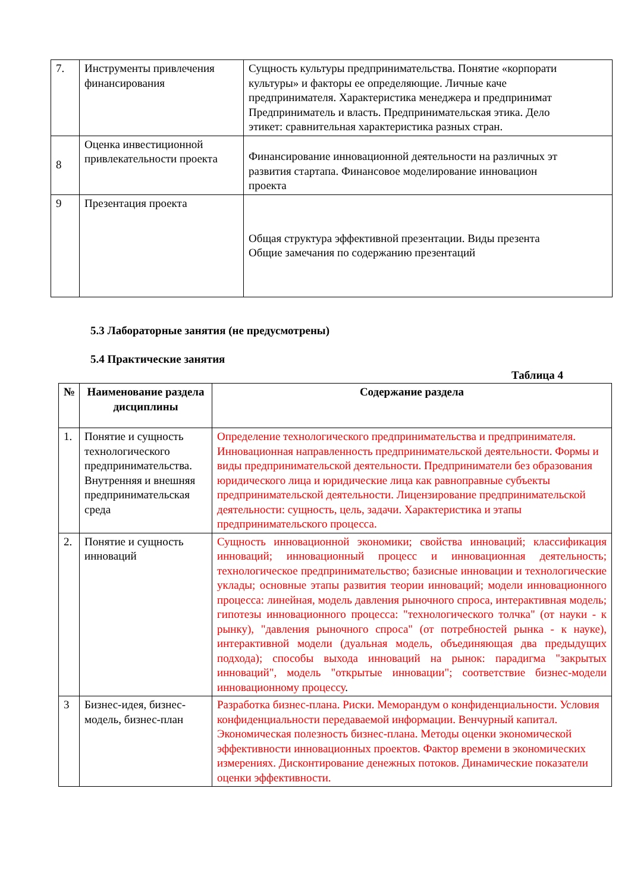| 7. | Инструменты привлечения финансирования | Сущность культуры предпринимательства. Понятие «корпорати культуры» и факторы ее определяющие. Личные каче предпринимателя. Характеристика менеджера и предпринимат Предприниматель и власть. Предпринимательская этика. Дело этикет: сравнительная характеристика разных стран. |
| 8 | Оценка инвестиционной привлекательности проекта | Финансирование инновационной деятельности на различных эт развития стартапа. Финансовое моделирование инновацион проекта |
| 9 | Презентация проекта | Общая структура эффективной презентации. Виды презента Общие замечания по содержанию презентаций |
5.3 Лабораторные занятия (не предусмотрены)
5.4 Практические занятия
Таблица 4
| № | Наименование раздела дисциплины | Содержание раздела |
| --- | --- | --- |
| 1. | Понятие и сущность технологического предпринимательства. Внутренняя и внешняя предпринимательская среда | Определение технологического предпринимательства и предпринимателя. Инновационная направленность предпринимательской деятельности. Формы и виды предпринимательской деятельности. Предприниматели без образования юридического лица и юридические лица как равноправные субъекты предпринимательской деятельности. Лицензирование предпринимательской деятельности: сущность, цель, задачи. Характеристика и этапы предпринимательского процесса. |
| 2. | Понятие и сущность инноваций | Сущность инновационной экономики; свойства инноваций; классификация инноваций; инновационный процесс и инновационная деятельность; технологическое предпринимательство; базисные инновации и технологические уклады; основные этапы развития теории инноваций; модели инновационного процесса: линейная, модель давления рыночного спроса, интерактивная модель; гипотезы инновационного процесса: "технологического толчка" (от науки - к рынку), "давления рыночного спроса" (от потребностей рынка - к науке), интерактивной модели (дуальная модель, объединяющая два предыдущих подхода); способы выхода инноваций на рынок: парадигма "закрытых инноваций", модель "открытые инновации"; соответствие бизнес-модели инновационному процессу . |
| 3 | Бизнес-идея, бизнес-модель, бизнес-план | Разработка бизнес-плана. Риски. Меморандум о конфиденциальности. Условия конфиденциальности передаваемой информации. Венчурный капитал. Экономическая полезность бизнес-плана. Методы оценки экономической эффективности инновационных проектов. Фактор времени в экономических измерениях. Дисконтирование денежных потоков. Динамические показатели оценки эффективности. |